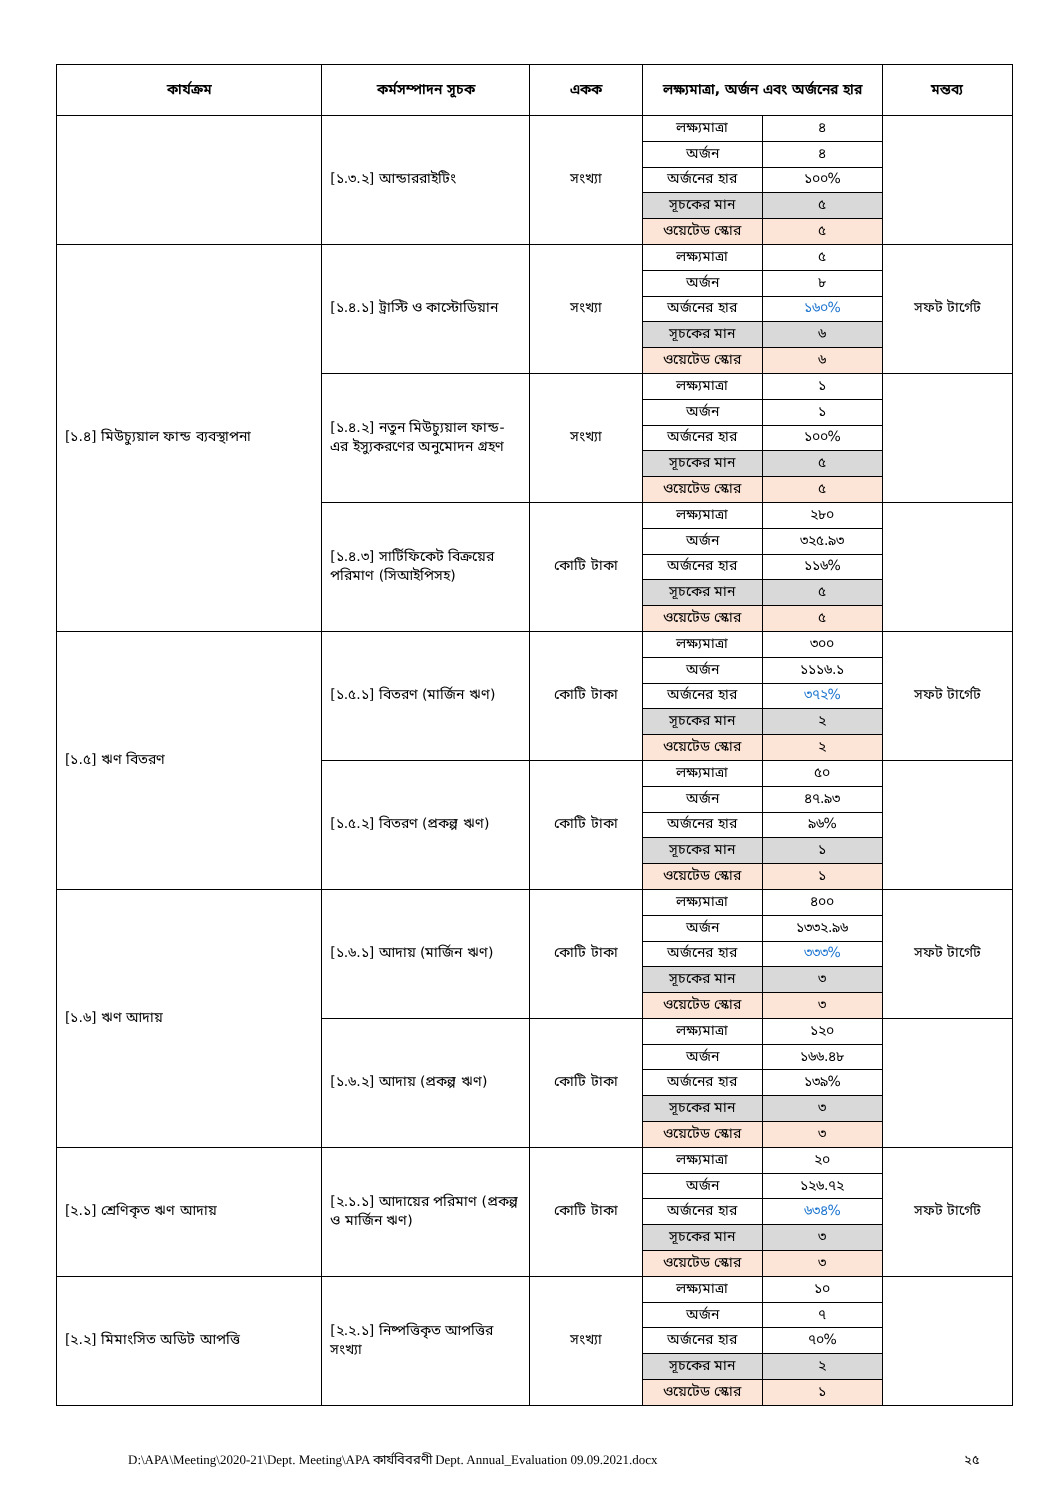| কার্যক্রম | কর্মসম্পাদন সূচক | একক | লক্ষ্যমাত্রা, অর্জন এবং অর্জনের হার | | মন্তব্য |
| --- | --- | --- | --- | --- | --- |
| | [১.৩.২] আন্ডাররাইটিং | সংখ্যা | লক্ষ্যমাত্রা | ৪ | |
| | | | অর্জন | ৪ | |
| | | | অর্জনের হার | ১০০% | |
| | | | সূচকের মান | ৫ | |
| | | | ওয়েটেড স্কোর | ৫ | |
| [১.৪] মিউচ্যুয়াল ফান্ড ব্যবস্থাপনা | [১.৪.১] ট্রাস্টি ও কাস্টোডিয়ান | সংখ্যা | লক্ষ্যমাত্রা | ৫ | সফট টার্গেট |
| | | | অর্জন | ৮ | |
| | | | অর্জনের হার | ১৬০% | |
| | | | সূচকের মান | ৬ | |
| | | | ওয়েটেড স্কোর | ৬ | |
| | [১.৪.২] নতুন মিউচ্যুয়াল ফান্ড-এর ইস্যুকরণের অনুমোদন গ্রহণ | সংখ্যা | লক্ষ্যমাত্রা | ১ | |
| | | | অর্জন | ১ | |
| | | | অর্জনের হার | ১০০% | |
| | | | সূচকের মান | ৫ | |
| | | | ওয়েটেড স্কোর | ৫ | |
| | [১.৪.৩] সার্টিফিকেট বিক্রয়ের পরিমাণ (সিআইপিসহ) | কোটি টাকা | লক্ষ্যমাত্রা | ২৮০ | |
| | | | অর্জন | ৩২৫.৯৩ | |
| | | | অর্জনের হার | ১১৬% | |
| | | | সূচকের মান | ৫ | |
| | | | ওয়েটেড স্কোর | ৫ | |
| [১.৫] ঋণ বিতরণ | [১.৫.১] বিতরণ (মার্জিন ঋণ) | কোটি টাকা | লক্ষ্যমাত্রা | ৩০০ | সফট টার্গেট |
| | | | অর্জন | ১১১৬.১ | |
| | | | অর্জনের হার | ৩৭২% | |
| | | | সূচকের মান | ২ | |
| | | | ওয়েটেড স্কোর | ২ | |
| | [১.৫.২] বিতরণ (প্রকল্প ঋণ) | কোটি টাকা | লক্ষ্যমাত্রা | ৫০ | |
| | | | অর্জন | ৪৭.৯৩ | |
| | | | অর্জনের হার | ৯৬% | |
| | | | সূচকের মান | ১ | |
| | | | ওয়েটেড স্কোর | ১ | |
| [১.৬] ঋণ আদায় | [১.৬.১] আদায় (মার্জিন ঋণ) | কোটি টাকা | লক্ষ্যমাত্রা | ৪০০ | সফট টার্গেট |
| | | | অর্জন | ১৩৩২.৯৬ | |
| | | | অর্জনের হার | ৩৩৩% | |
| | | | সূচকের মান | ৩ | |
| | | | ওয়েটেড স্কোর | ৩ | |
| | [১.৬.২] আদায় (প্রকল্প ঋণ) | কোটি টাকা | লক্ষ্যমাত্রা | ১২০ | |
| | | | অর্জন | ১৬৬.৪৮ | |
| | | | অর্জনের হার | ১৩৯% | |
| | | | সূচকের মান | ৩ | |
| | | | ওয়েটেড স্কোর | ৩ | |
| [২.১] শ্রেণিকৃত ঋণ আদায় | [২.১.১] আদায়ের পরিমাণ (প্রকল্প ও মার্জিন ঋণ) | কোটি টাকা | লক্ষ্যমাত্রা | ২০ | সফট টার্গেট |
| | | | অর্জন | ১২৬.৭২ | |
| | | | অর্জনের হার | ৬৩৪% | |
| | | | সূচকের মান | ৩ | |
| | | | ওয়েটেড স্কোর | ৩ | |
| [২.২] মিমাংসিত অডিট আপত্তি | [২.২.১] নিষ্পত্তিকৃত আপত্তির সংখ্যা | সংখ্যা | লক্ষ্যমাত্রা | ১০ | |
| | | | অর্জন | ৭ | |
| | | | অর্জনের হার | ৭০% | |
| | | | সূচকের মান | ২ | |
| | | | ওয়েটেড স্কোর | ১ | |
D:\APA\Meeting\2020-21\Dept. Meeting\APA কার্যবিবরণী Dept. Annual_Evaluation 09.09.2021.docx ২৫